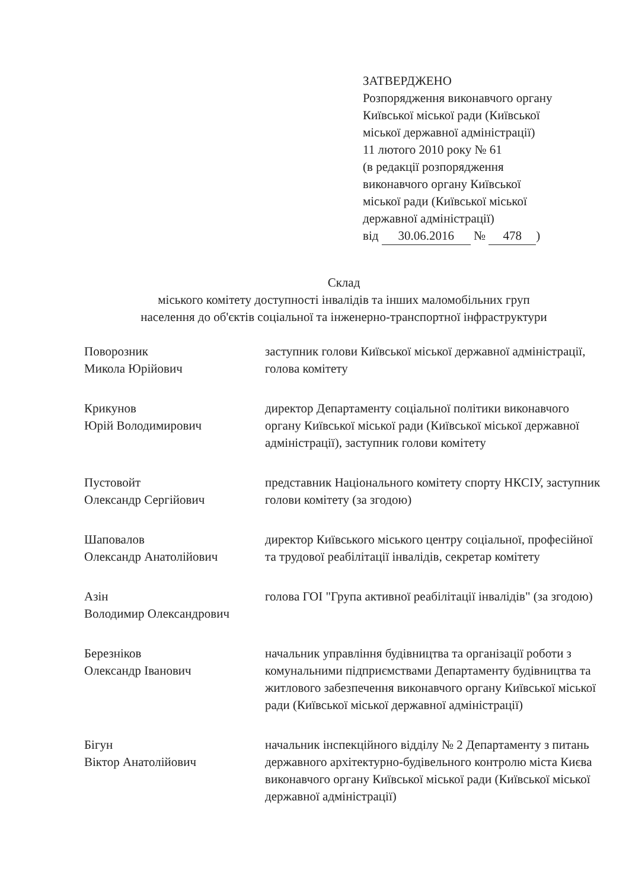ЗАТВЕРДЖЕНО
Розпорядження виконавчого органу
Київської міської ради (Київської
міської державної адміністрації)
11 лютого 2010 року № 61
(в редакції розпорядження
виконавчого органу Київської
міської ради (Київської міської
державної адміністрації)
від 30.06.2016 № 478)
Склад
міського комітету доступності інвалідів та інших маломобільних груп
населення до об'єктів соціальної та інженерно-транспортної інфраструктури
Поворозник
Микола Юрійович
заступник голови Київської міської державної адміністрації, голова комітету
Крикунов
Юрій Володимирович
директор Департаменту соціальної політики виконавчого органу Київської міської ради (Київської міської державної адміністрації), заступник голови комітету
Пустовойт
Олександр Сергійович
представник Національного комітету спорту НКСІУ, заступник голови комітету (за згодою)
Шаповалов
Олександр Анатолійович
директор Київського міського центру соціальної, професійної та трудової реабілітації інвалідів, секретар комітету
Азін
Володимир Олександрович
голова ГОІ "Група активної реабілітації інвалідів" (за згодою)
Березніков
Олександр Іванович
начальник управління будівництва та організації роботи з комунальними підприємствами Департаменту будівництва та житлового забезпечення виконавчого органу Київської міської ради (Київської міської державної адміністрації)
Бігун
Віктор Анатолійович
начальник інспекційного відділу № 2 Департаменту з питань державного архітектурно-будівельного контролю міста Києва виконавчого органу Київської міської ради (Київської міської державної адміністрації)